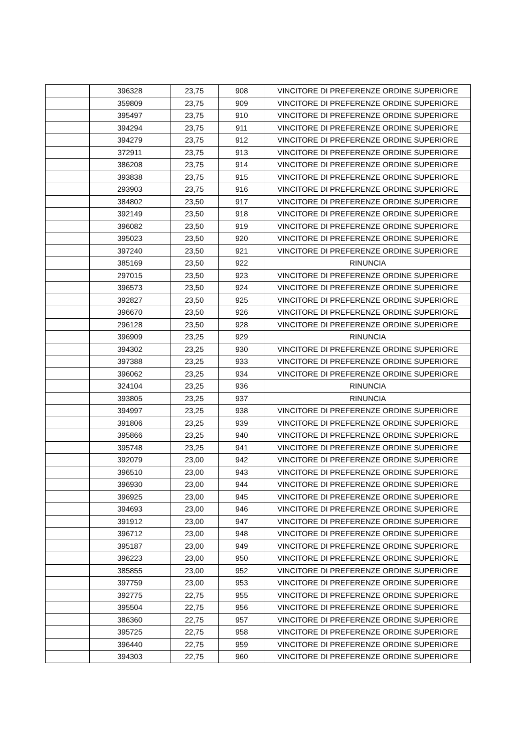| | 396328 | 23,75 | 908 | VINCITORE DI PREFERENZE ORDINE SUPERIORE |
| | 359809 | 23,75 | 909 | VINCITORE DI PREFERENZE ORDINE SUPERIORE |
| | 395497 | 23,75 | 910 | VINCITORE DI PREFERENZE ORDINE SUPERIORE |
| | 394294 | 23,75 | 911 | VINCITORE DI PREFERENZE ORDINE SUPERIORE |
| | 394279 | 23,75 | 912 | VINCITORE DI PREFERENZE ORDINE SUPERIORE |
| | 372911 | 23,75 | 913 | VINCITORE DI PREFERENZE ORDINE SUPERIORE |
| | 386208 | 23,75 | 914 | VINCITORE DI PREFERENZE ORDINE SUPERIORE |
| | 393838 | 23,75 | 915 | VINCITORE DI PREFERENZE ORDINE SUPERIORE |
| | 293903 | 23,75 | 916 | VINCITORE DI PREFERENZE ORDINE SUPERIORE |
| | 384802 | 23,50 | 917 | VINCITORE DI PREFERENZE ORDINE SUPERIORE |
| | 392149 | 23,50 | 918 | VINCITORE DI PREFERENZE ORDINE SUPERIORE |
| | 396082 | 23,50 | 919 | VINCITORE DI PREFERENZE ORDINE SUPERIORE |
| | 395023 | 23,50 | 920 | VINCITORE DI PREFERENZE ORDINE SUPERIORE |
| | 397240 | 23,50 | 921 | VINCITORE DI PREFERENZE ORDINE SUPERIORE |
| | 385169 | 23,50 | 922 | RINUNCIA |
| | 297015 | 23,50 | 923 | VINCITORE DI PREFERENZE ORDINE SUPERIORE |
| | 396573 | 23,50 | 924 | VINCITORE DI PREFERENZE ORDINE SUPERIORE |
| | 392827 | 23,50 | 925 | VINCITORE DI PREFERENZE ORDINE SUPERIORE |
| | 396670 | 23,50 | 926 | VINCITORE DI PREFERENZE ORDINE SUPERIORE |
| | 296128 | 23,50 | 928 | VINCITORE DI PREFERENZE ORDINE SUPERIORE |
| | 396909 | 23,25 | 929 | RINUNCIA |
| | 394302 | 23,25 | 930 | VINCITORE DI PREFERENZE ORDINE SUPERIORE |
| | 397388 | 23,25 | 933 | VINCITORE DI PREFERENZE ORDINE SUPERIORE |
| | 396062 | 23,25 | 934 | VINCITORE DI PREFERENZE ORDINE SUPERIORE |
| | 324104 | 23,25 | 936 | RINUNCIA |
| | 393805 | 23,25 | 937 | RINUNCIA |
| | 394997 | 23,25 | 938 | VINCITORE DI PREFERENZE ORDINE SUPERIORE |
| | 391806 | 23,25 | 939 | VINCITORE DI PREFERENZE ORDINE SUPERIORE |
| | 395866 | 23,25 | 940 | VINCITORE DI PREFERENZE ORDINE SUPERIORE |
| | 395748 | 23,25 | 941 | VINCITORE DI PREFERENZE ORDINE SUPERIORE |
| | 392079 | 23,00 | 942 | VINCITORE DI PREFERENZE ORDINE SUPERIORE |
| | 396510 | 23,00 | 943 | VINCITORE DI PREFERENZE ORDINE SUPERIORE |
| | 396930 | 23,00 | 944 | VINCITORE DI PREFERENZE ORDINE SUPERIORE |
| | 396925 | 23,00 | 945 | VINCITORE DI PREFERENZE ORDINE SUPERIORE |
| | 394693 | 23,00 | 946 | VINCITORE DI PREFERENZE ORDINE SUPERIORE |
| | 391912 | 23,00 | 947 | VINCITORE DI PREFERENZE ORDINE SUPERIORE |
| | 396712 | 23,00 | 948 | VINCITORE DI PREFERENZE ORDINE SUPERIORE |
| | 395187 | 23,00 | 949 | VINCITORE DI PREFERENZE ORDINE SUPERIORE |
| | 396223 | 23,00 | 950 | VINCITORE DI PREFERENZE ORDINE SUPERIORE |
| | 385855 | 23,00 | 952 | VINCITORE DI PREFERENZE ORDINE SUPERIORE |
| | 397759 | 23,00 | 953 | VINCITORE DI PREFERENZE ORDINE SUPERIORE |
| | 392775 | 22,75 | 955 | VINCITORE DI PREFERENZE ORDINE SUPERIORE |
| | 395504 | 22,75 | 956 | VINCITORE DI PREFERENZE ORDINE SUPERIORE |
| | 386360 | 22,75 | 957 | VINCITORE DI PREFERENZE ORDINE SUPERIORE |
| | 395725 | 22,75 | 958 | VINCITORE DI PREFERENZE ORDINE SUPERIORE |
| | 396440 | 22,75 | 959 | VINCITORE DI PREFERENZE ORDINE SUPERIORE |
| | 394303 | 22,75 | 960 | VINCITORE DI PREFERENZE ORDINE SUPERIORE |